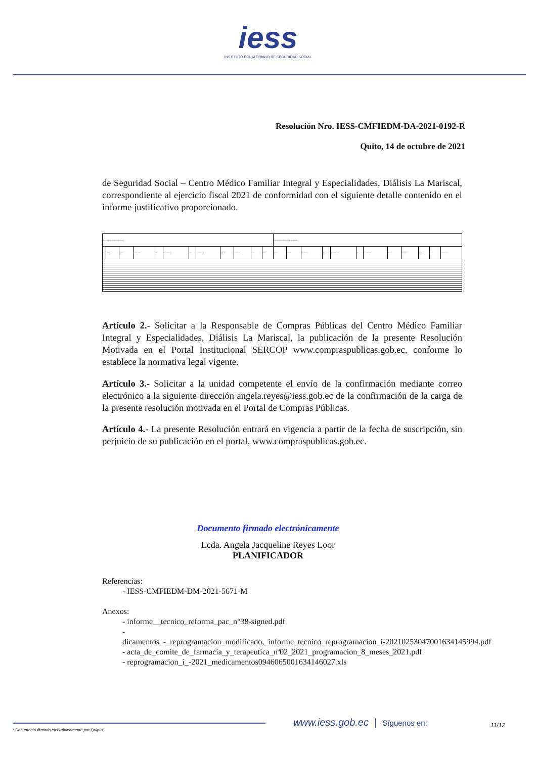iess
INSTITUTO ECUATORIANO DE SEGURIDAD SOCIAL
Resolución Nro. IESS-CMFIEDM-DA-2021-0192-R
Quito, 14 de octubre de 2021
de Seguridad Social – Centro Médico Familiar Integral y Especialidades, Diálisis La Mariscal, correspondiente al ejercicio fiscal 2021 de conformidad con el siguiente detalle contenido en el informe justificativo proporcionado.
| PLAN ANUAL DE CONTRATACIÓN ACTUAL | | | | | | | | | | | | PLAN ANUAL DE CONTRATACIÓN REFORMADO | | | | | | | | | | | |
| --- | --- | --- | --- | --- | --- | --- | --- | --- | --- | --- | --- | --- | --- | --- | --- | --- | --- | --- | --- | --- | --- | --- | --- |
| N | CÓDIGO | NOMBRE | DESCRIPCIÓN | TIPO | PROCEDIMIENTO | CPC | CUATRIMESTRE | UNIDAD | CANTIDAD | VALOR | TOTAL | CÓDIGO | NOMBRE | DESCRIPCIÓN | TIPO | PROCEDIMIENTO | CPC | CUATRIMESTRE | UNIDAD | CANTIDAD | VALOR | TOTAL | INCREMENTO |
Artículo 2.- Solicitar a la Responsable de Compras Públicas del Centro Médico Familiar Integral y Especialidades, Diálisis La Mariscal, la publicación de la presente Resolución Motivada en el Portal Institucional SERCOP www.compraspublicas.gob.ec, conforme lo establece la normativa legal vigente.
Artículo 3.- Solicitar a la unidad competente el envío de la confirmación mediante correo electrónico a la siguiente dirección angela.reyes@iess.gob.ec de la confirmación de la carga de la presente resolución motivada en el Portal de Compras Públicas.
Artículo 4.- La presente Resolución entrará en vigencia a partir de la fecha de suscripción, sin perjuicio de su publicación en el portal, www.compraspublicas.gob.ec.
Documento firmado electrónicamente
Lcda. Angela Jacqueline Reyes Loor
PLANIFICADOR
Referencias:
- IESS-CMFIEDM-DM-2021-5671-M
Anexos:
- informe__tecnico_reforma_pac_n°38-signed.pdf
-
dicamentos_-_reprogramacion_modificado,_informe_tecnico_reprogramacion_i-2021025304700163414599­4.pdf
- acta_de_comite_de_farmacia_y_terapeutica_nª02_2021_programacion_8_meses_2021.pdf
- reprogramacion_i_-2021_medicamentos0946065001634146027.xls
www.iess.gob.ec | Síguenos en:
11/12
* Documento firmado electrónicamente por Quipux